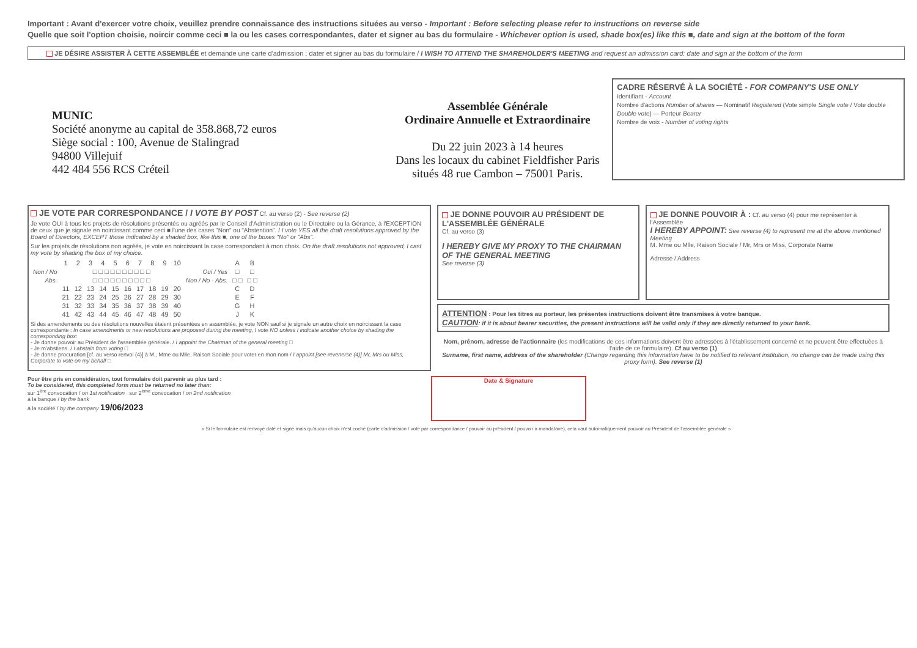Important : Avant d'exercer votre choix, veuillez prendre connaissance des instructions situées au verso - Important : Before selecting please refer to instructions on reverse side
Quelle que soit l'option choisie, noircir comme ceci ■ la ou les cases correspondantes, dater et signer au bas du formulaire - Whichever option is used, shade box(es) like this ■, date and sign at the bottom of the form
JE DÉSIRE ASSISTER À CETTE ASSEMBLÉE et demande une carte d'admission : dater et signer au bas du formulaire / I WISH TO ATTEND THE SHAREHOLDER'S MEETING and request an admission card: date and sign at the bottom of the form
MUNIC
Société anonyme au capital de 358.868,72 euros
Siège social : 100, Avenue de Stalingrad
94800 Villejuif
442 484 556 RCS Créteil
Assemblée Générale
Ordinaire Annuelle et Extraordinaire
Du 22 juin 2023 à 14 heures
Dans les locaux du cabinet Fieldfisher Paris
situés 48 rue Cambon – 75001 Paris.
CADRE RÉSERVÉ À LA SOCIÉTÉ - FOR COMPANY'S USE ONLY
Identifiant - Account
Nombre d'actions Number of shares — Nominatif Registered (Vote simple Single vote / Vote double Double vote) — Porteur Bearer
Nombre de voix - Number of voting rights
JE VOTE PAR CORRESPONDANCE / I VOTE BY POST Cf. au verso (2) - See reverse (2)
Je vote OUI à tous les projets de résolutions présentés ou agréés par le Conseil d'Administration ou le Directoire ou la Gérance, à l'EXCEPTION de ceux que je signale en noircissant comme ceci ■ l'une des cases "Non" ou "Abstention". / I vote YES all the draft resolutions approved by the Board of Directors, EXCEPT those indicated by a shaded box, like this ■, one of the boxes "No" or "Abs".
Sur les projets de résolutions non agréés, je vote en noircissant la case correspondant à mon choix. On the draft resolutions not approved, I cast my vote by shading the box of my choice.
| | 1 | 2 | 3 | 4 | 5 | 6 | 7 | 8 | 9 | 10 | | A | B |
| Non / No | □ □ □ □ □ □ □ □ □ □ | | | | | | | | | | Oui / Yes | □ | □ |
| Abs. | □ □ □ □ □ □ □ □ □ □ | | | | | | | | | | Non / No · Abs. | □ □ | □ □ |
| | 11 | 12 | 13 | 14 | 15 | 16 | 17 | 18 | 19 | 20 | | C | D |
| | 21 | 22 | 23 | 24 | 25 | 26 | 27 | 28 | 29 | 30 | | E | F |
| | 31 | 32 | 33 | 34 | 35 | 36 | 37 | 38 | 39 | 40 | | G | H |
| | 41 | 42 | 43 | 44 | 45 | 46 | 47 | 48 | 49 | 50 | | J | K |
Si des amendements ou des résolutions nouvelles étaient présentées en assemblée, je vote NON sauf si je signale un autre choix en noircissant la case correspondante : In case amendments or new resolutions are proposed during the meeting, I vote NO unless I indicate another choice by shading the corresponding box:
- Je donne pouvoir au Président de l'assemblée générale. / I appoint the Chairman of the general meeting □
- Je m'abstiens. / I abstain from voting □
- Je donne procuration [cf. au verso renvoi (4)] à M., Mme ou Mlle, Raison Sociale pour voter en mon nom / I appoint [see revenerse (4)] Mr, Mrs ou Miss, Corporate to vote on my behalf □
JE DONNE POUVOIR AU PRÉSIDENT DE L'ASSEMBLÉE GÉNÉRALE
Cf. au verso (3)
I HEREBY GIVE MY PROXY TO THE CHAIRMAN OF THE GENERAL MEETING
See reverse (3)
JE DONNE POUVOIR À : Cf. au verso (4) pour me représenter à l'Assemblée
I HEREBY APPOINT: See reverse (4) to represent me at the above mentioned Meeting
M. Mme ou Mlle, Raison Sociale / Mr, Mrs or Miss, Corporate Name
Adresse / Address
ATTENTION : Pour les titres au porteur, les présentes instructions doivent être transmises à votre banque.
CAUTION: if it is about bearer securities, the present instructions will be valid only if they are directly returned to your bank.
Nom, prénom, adresse de l'actionnaire (les modifications de ces informations doivent être adressées à l'établissement concerné et ne peuvent être effectuées à l'aide de ce formulaire). Cf au verso (1)
Surname, first name, address of the shareholder (Change regarding this information have to be notified to relevant institution, no change can be made using this proxy form). See reverse (1)
Pour être pris en considération, tout formulaire doit parvenir au plus tard :
To be considered, this completed form must be returned no later than:
sur 1<sup>ère</sup> convocation / on 1st notification sur 2<sup>ème</sup> convocation / on 2nd notification
à la banque / by the bank
à la société / by the company 19/06/2023
Date & Signature
« Si le formulaire est renvoyé daté et signé mais qu'aucun choix n'est coché (carte d'admission / vote par correspondance / pouvoir au président / pouvoir à mandataire), cela vaut automatiquement pouvoir au Président de l'assemblée générale »